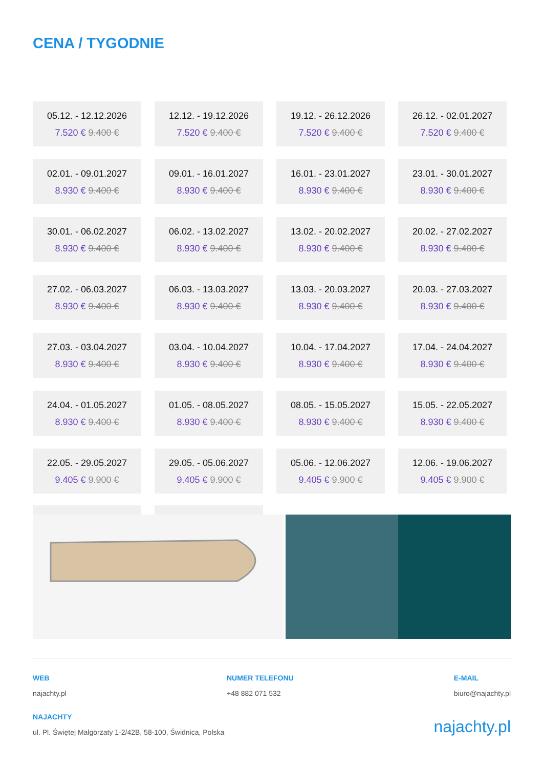CENA / TYGODNIE
05.12. - 12.12.2026
7.520 € 9.400 €
12.12. - 19.12.2026
7.520 € 9.400 €
19.12. - 26.12.2026
7.520 € 9.400 €
26.12. - 02.01.2027
7.520 € 9.400 €
02.01. - 09.01.2027
8.930 € 9.400 €
09.01. - 16.01.2027
8.930 € 9.400 €
16.01. - 23.01.2027
8.930 € 9.400 €
23.01. - 30.01.2027
8.930 € 9.400 €
30.01. - 06.02.2027
8.930 € 9.400 €
06.02. - 13.02.2027
8.930 € 9.400 €
13.02. - 20.02.2027
8.930 € 9.400 €
20.02. - 27.02.2027
8.930 € 9.400 €
27.02. - 06.03.2027
8.930 € 9.400 €
06.03. - 13.03.2027
8.930 € 9.400 €
13.03. - 20.03.2027
8.930 € 9.400 €
20.03. - 27.03.2027
8.930 € 9.400 €
27.03. - 03.04.2027
8.930 € 9.400 €
03.04. - 10.04.2027
8.930 € 9.400 €
10.04. - 17.04.2027
8.930 € 9.400 €
17.04. - 24.04.2027
8.930 € 9.400 €
24.04. - 01.05.2027
8.930 € 9.400 €
01.05. - 08.05.2027
8.930 € 9.400 €
08.05. - 15.05.2027
8.930 € 9.400 €
15.05. - 22.05.2027
8.930 € 9.400 €
22.05. - 29.05.2027
9.405 € 9.900 €
29.05. - 05.06.2027
9.405 € 9.900 €
05.06. - 12.06.2027
9.405 € 9.900 €
12.06. - 19.06.2027
9.405 € 9.900 €
WEB
najachty.pl
NUMER TELEFONU
+48 882 071 532
E-MAIL
biuro@najachty.pl
NAJACHTY
ul. Pl. Świętej Małgorzaty 1-2/42B, 58-100, Świdnica, Polska
najachty.pl